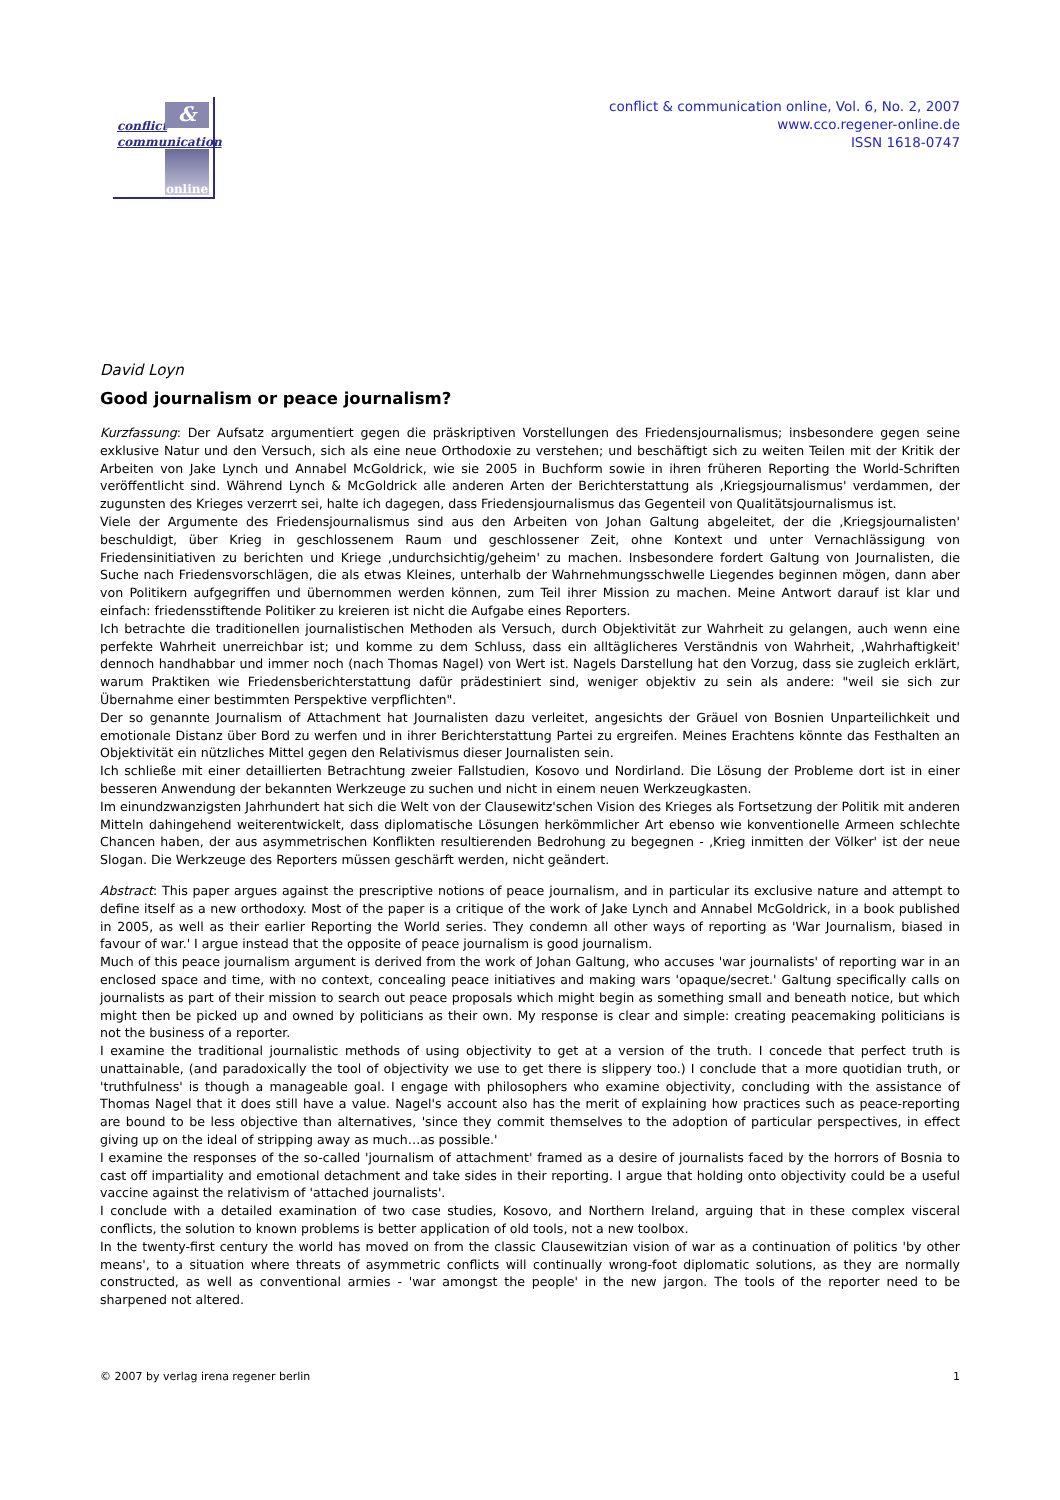conflict
communication
&
online
conflict & communication online, Vol. 6, No. 2, 2007
www.cco.regener-online.de
ISSN 1618-0747
David Loyn
Good journalism or peace journalism?
Kurzfassung: Der Aufsatz argumentiert gegen die präskriptiven Vorstellungen des Friedensjournalismus; insbesondere gegen seine exklusive Natur und den Versuch, sich als eine neue Orthodoxie zu verstehen; und beschäftigt sich zu weiten Teilen mit der Kritik der Arbeiten von Jake Lynch und Annabel McGoldrick, wie sie 2005 in Buchform sowie in ihren früheren Reporting the World-Schriften veröffentlicht sind. Während Lynch & McGoldrick alle anderen Arten der Berichterstattung als ‚Kriegsjournalismus' verdammen, der zugunsten des Krieges verzerrt sei, halte ich dagegen, dass Friedensjournalismus das Gegenteil von Qualitätsjournalismus ist.
Viele der Argumente des Friedensjournalismus sind aus den Arbeiten von Johan Galtung abgeleitet, der die ‚Kriegsjournalisten' beschuldigt, über Krieg in geschlossenem Raum und geschlossener Zeit, ohne Kontext und unter Vernachlässigung von Friedensinitiativen zu berichten und Kriege ‚undurchsichtig/geheim' zu machen. Insbesondere fordert Galtung von Journalisten, die Suche nach Friedensvorschlägen, die als etwas Kleines, unterhalb der Wahrnehmungsschwelle Liegendes beginnen mögen, dann aber von Politikern aufgegriffen und übernommen werden können, zum Teil ihrer Mission zu machen. Meine Antwort darauf ist klar und einfach: friedensstiftende Politiker zu kreieren ist nicht die Aufgabe eines Reporters.
Ich betrachte die traditionellen journalistischen Methoden als Versuch, durch Objektivität zur Wahrheit zu gelangen, auch wenn eine perfekte Wahrheit unerreichbar ist; und komme zu dem Schluss, dass ein alltäglicheres Verständnis von Wahrheit, ‚Wahrhaftigkeit' dennoch handhabbar und immer noch (nach Thomas Nagel) von Wert ist. Nagels Darstellung hat den Vorzug, dass sie zugleich erklärt, warum Praktiken wie Friedensberichterstattung dafür prädestiniert sind, weniger objektiv zu sein als andere: "weil sie sich zur Übernahme einer bestimmten Perspektive verpflichten".
Der so genannte Journalism of Attachment hat Journalisten dazu verleitet, angesichts der Gräuel von Bosnien Unparteilichkeit und emotionale Distanz über Bord zu werfen und in ihrer Berichterstattung Partei zu ergreifen. Meines Erachtens könnte das Festhalten an Objektivität ein nützliches Mittel gegen den Relativismus dieser Journalisten sein.
Ich schließe mit einer detaillierten Betrachtung zweier Fallstudien, Kosovo und Nordirland. Die Lösung der Probleme dort ist in einer besseren Anwendung der bekannten Werkzeuge zu suchen und nicht in einem neuen Werkzeugkasten.
Im einundzwanzigsten Jahrhundert hat sich die Welt von der Clausewitz'schen Vision des Krieges als Fortsetzung der Politik mit anderen Mitteln dahingehend weiterentwickelt, dass diplomatische Lösungen herkömmlicher Art ebenso wie konventionelle Armeen schlechte Chancen haben, der aus asymmetrischen Konflikten resultierenden Bedrohung zu begegnen - ‚Krieg inmitten der Völker' ist der neue Slogan. Die Werkzeuge des Reporters müssen geschärft werden, nicht geändert.
Abstract: This paper argues against the prescriptive notions of peace journalism, and in particular its exclusive nature and attempt to define itself as a new orthodoxy. Most of the paper is a critique of the work of Jake Lynch and Annabel McGoldrick, in a book published in 2005, as well as their earlier Reporting the World series. They condemn all other ways of reporting as 'War Journalism, biased in favour of war.' I argue instead that the opposite of peace journalism is good journalism.
Much of this peace journalism argument is derived from the work of Johan Galtung, who accuses 'war journalists' of reporting war in an enclosed space and time, with no context, concealing peace initiatives and making wars 'opaque/secret.' Galtung specifically calls on journalists as part of their mission to search out peace proposals which might begin as something small and beneath notice, but which might then be picked up and owned by politicians as their own. My response is clear and simple: creating peacemaking politicians is not the business of a reporter.
I examine the traditional journalistic methods of using objectivity to get at a version of the truth. I concede that perfect truth is unattainable, (and paradoxically the tool of objectivity we use to get there is slippery too.) I conclude that a more quotidian truth, or 'truthfulness' is though a manageable goal. I engage with philosophers who examine objectivity, concluding with the assistance of Thomas Nagel that it does still have a value. Nagel's account also has the merit of explaining how practices such as peace-reporting are bound to be less objective than alternatives, 'since they commit themselves to the adoption of particular perspectives, in effect giving up on the ideal of stripping away as much…as possible.'
I examine the responses of the so-called 'journalism of attachment' framed as a desire of journalists faced by the horrors of Bosnia to cast off impartiality and emotional detachment and take sides in their reporting. I argue that holding onto objectivity could be a useful vaccine against the relativism of 'attached journalists'.
I conclude with a detailed examination of two case studies, Kosovo, and Northern Ireland, arguing that in these complex visceral conflicts, the solution to known problems is better application of old tools, not a new toolbox.
In the twenty-first century the world has moved on from the classic Clausewitzian vision of war as a continuation of politics 'by other means', to a situation where threats of asymmetric conflicts will continually wrong-foot diplomatic solutions, as they are normally constructed, as well as conventional armies - 'war amongst the people' in the new jargon. The tools of the reporter need to be sharpened not altered.
© 2007 by verlag irena regener berlin 1